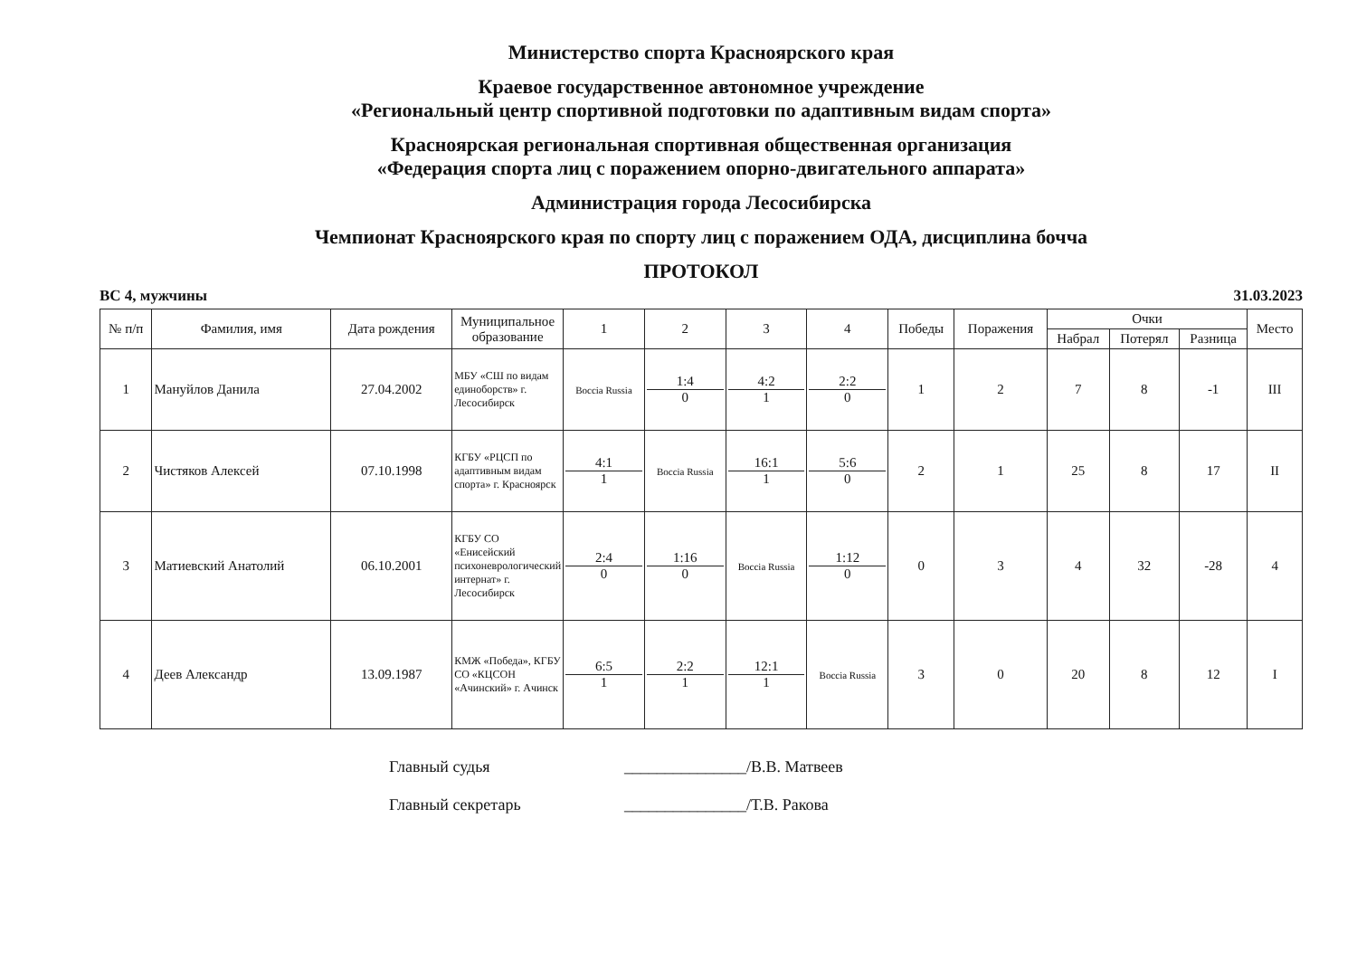Министерство спорта Красноярского края
Краевое государственное автономное учреждение
«Региональный центр спортивной подготовки по адаптивным видам спорта»
Красноярская региональная спортивная общественная организация
«Федерация спорта лиц с поражением опорно-двигательного аппарата»
Администрация города Лесосибирска
Чемпионат Красноярского края по спорту лиц с поражением ОДА, дисциплина бочча
ПРОТОКОЛ
ВС 4, мужчины 31.03.2023
| № п/п | Фамилия, имя | Дата рождения | Муниципальное образование | 1 | 2 | 3 | 4 | Победы | Поражения | Очки | | | Место |
| --- | --- | --- | --- | --- | --- | --- | --- | --- | --- | --- | --- | --- | --- |
| | | | | | | | | | | Набрал | Потерял | Разница | |
| 1 | Мануйлов Данила | 27.04.2002 | МБУ «СШ по видам единоборств» г. Лесосибирск | Boccia Russia | 1:4 0 | 4:2 1 | 2:2 0 | 1 | 2 | 7 | 8 | -1 | III |
| 2 | Чистяков Алексей | 07.10.1998 | КГБУ «РЦСП по адаптивным видам спорта» г. Красноярск | 4:1 1 | Boccia Russia | 16:1 1 | 5:6 0 | 2 | 1 | 25 | 8 | 17 | II |
| 3 | Матиевский Анатолий | 06.10.2001 | КГБУ СО «Енисейский психоневрологический интернат» г. Лесосибирск | 2:4 0 | 1:16 0 | Boccia Russia | 1:12 0 | 0 | 3 | 4 | 32 | -28 | 4 |
| 4 | Деев Александр | 13.09.1987 | КМЖ «Победа», КГБУ СО «КЦСОН «Ачинский» г. Ачинск | 6:5 1 | 2:2 1 | 12:1 1 | Boccia Russia | 3 | 0 | 20 | 8 | 12 | I |
Главный судья _______________/В.В. Матвеев
Главный секретарь _______________/Т.В. Ракова